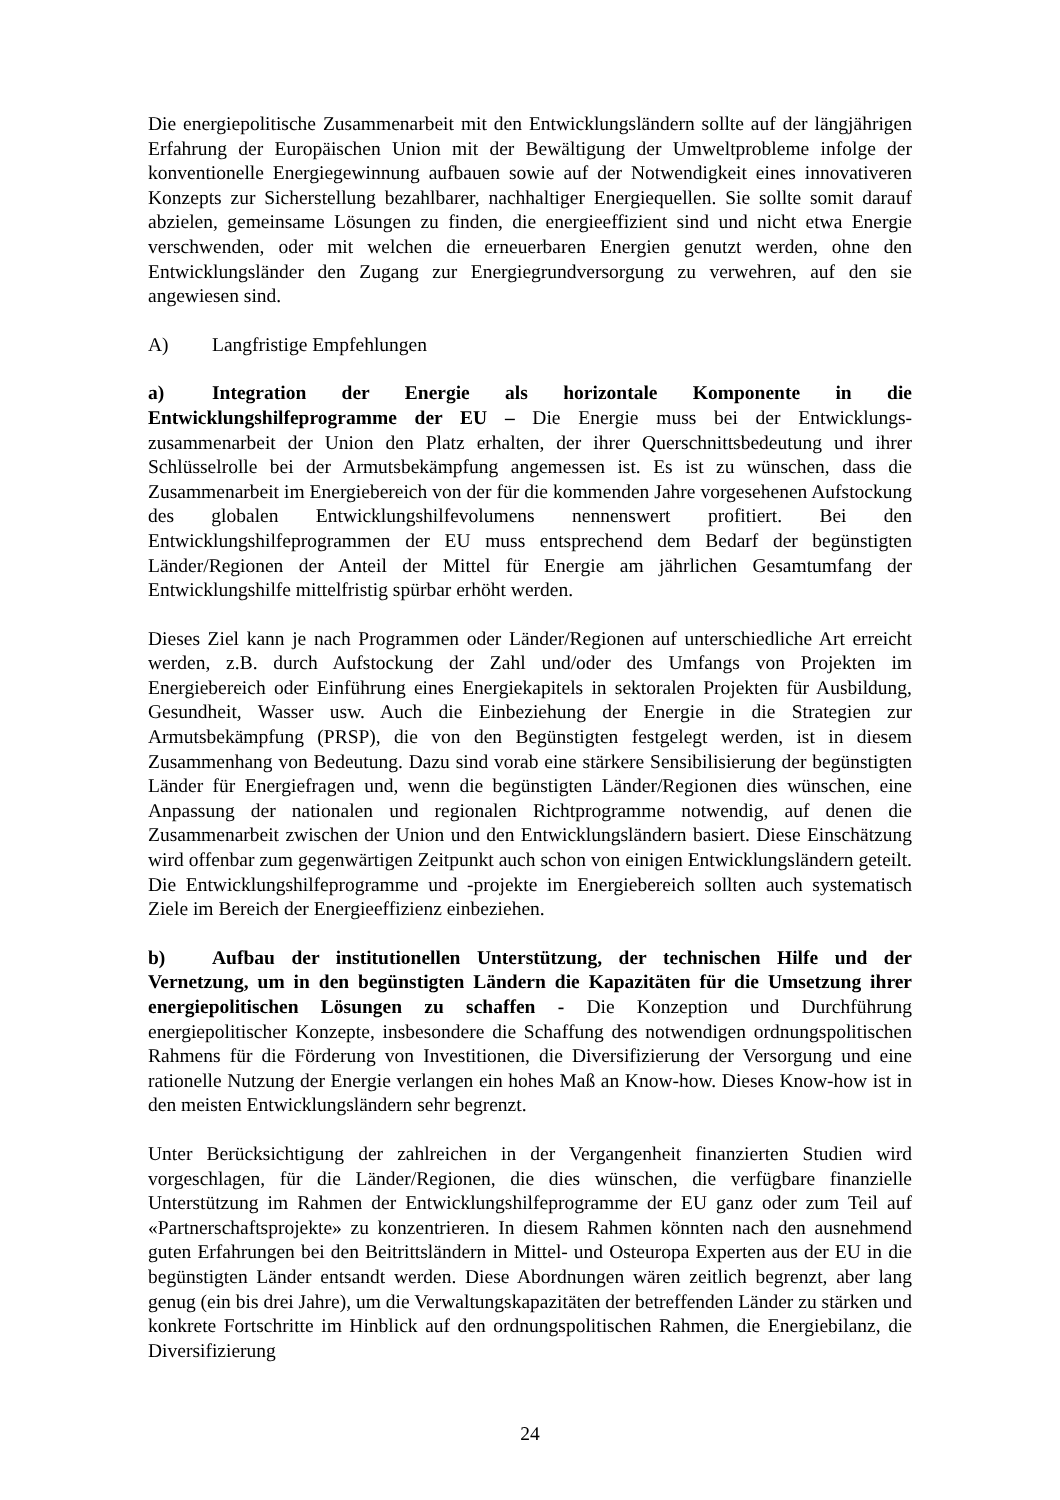Die energiepolitische Zusammenarbeit mit den Entwicklungsländern sollte auf der längjährigen Erfahrung der Europäischen Union mit der Bewältigung der Umweltprobleme infolge der konventionelle Energiegewinnung aufbauen sowie auf der Notwendigkeit eines innovativeren Konzepts zur Sicherstellung bezahlbarer, nachhaltiger Energiequellen. Sie sollte somit darauf abzielen, gemeinsame Lösungen zu finden, die energieeffizient sind und nicht etwa Energie verschwenden, oder mit welchen die erneuerbaren Energien genutzt werden, ohne den Entwicklungsländer den Zugang zur Energiegrundversorgung zu verwehren, auf den sie angewiesen sind.
A) Langfristige Empfehlungen
a) Integration der Energie als horizontale Komponente in die Entwicklungshilfeprogramme der EU – Die Energie muss bei der Entwicklungs-zusammenarbeit der Union den Platz erhalten, der ihrer Querschnittsbedeutung und ihrer Schlüsselrolle bei der Armutsbekämpfung angemessen ist. Es ist zu wünschen, dass die Zusammenarbeit im Energiebereich von der für die kommenden Jahre vorgesehenen Aufstockung des globalen Entwicklungshilfevolumens nennenswert profitiert. Bei den Entwicklungshilfeprogrammen der EU muss entsprechend dem Bedarf der begünstigten Länder/Regionen der Anteil der Mittel für Energie am jährlichen Gesamtumfang der Entwicklungshilfe mittelfristig spürbar erhöht werden.
Dieses Ziel kann je nach Programmen oder Länder/Regionen auf unterschiedliche Art erreicht werden, z.B. durch Aufstockung der Zahl und/oder des Umfangs von Projekten im Energiebereich oder Einführung eines Energiekapitels in sektoralen Projekten für Ausbildung, Gesundheit, Wasser usw. Auch die Einbeziehung der Energie in die Strategien zur Armutsbekämpfung (PRSP), die von den Begünstigten festgelegt werden, ist in diesem Zusammenhang von Bedeutung. Dazu sind vorab eine stärkere Sensibilisierung der begünstigten Länder für Energiefragen und, wenn die begünstigten Länder/Regionen dies wünschen, eine Anpassung der nationalen und regionalen Richtprogramme notwendig, auf denen die Zusammenarbeit zwischen der Union und den Entwicklungsländern basiert. Diese Einschätzung wird offenbar zum gegenwärtigen Zeitpunkt auch schon von einigen Entwicklungsländern geteilt. Die Entwicklungshilfeprogramme und -projekte im Energiebereich sollten auch systematisch Ziele im Bereich der Energieeffizienz einbeziehen.
b) Aufbau der institutionellen Unterstützung, der technischen Hilfe und der Vernetzung, um in den begünstigten Ländern die Kapazitäten für die Umsetzung ihrer energiepolitischen Lösungen zu schaffen - Die Konzeption und Durchführung energiepolitischer Konzepte, insbesondere die Schaffung des notwendigen ordnungspolitischen Rahmens für die Förderung von Investitionen, die Diversifizierung der Versorgung und eine rationelle Nutzung der Energie verlangen ein hohes Maß an Know-how. Dieses Know-how ist in den meisten Entwicklungsländern sehr begrenzt.
Unter Berücksichtigung der zahlreichen in der Vergangenheit finanzierten Studien wird vorgeschlagen, für die Länder/Regionen, die dies wünschen, die verfügbare finanzielle Unterstützung im Rahmen der Entwicklungshilfeprogramme der EU ganz oder zum Teil auf «Partnerschaftsprojekte» zu konzentrieren. In diesem Rahmen könnten nach den ausnehmend guten Erfahrungen bei den Beitrittsländern in Mittel- und Osteuropa Experten aus der EU in die begünstigten Länder entsandt werden. Diese Abordnungen wären zeitlich begrenzt, aber lang genug (ein bis drei Jahre), um die Verwaltungskapazitäten der betreffenden Länder zu stärken und konkrete Fortschritte im Hinblick auf den ordnungspolitischen Rahmen, die Energiebilanz, die Diversifizierung
24